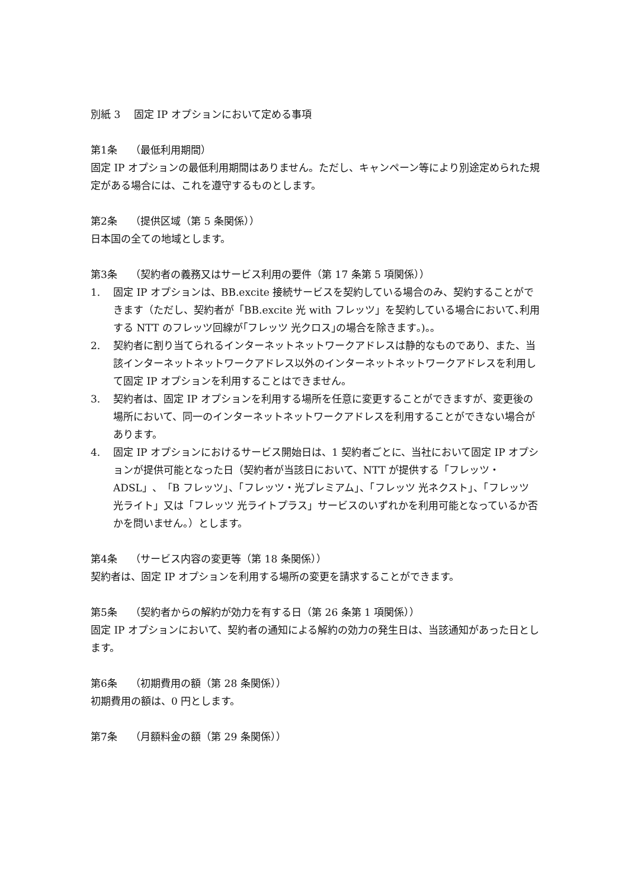別紙 3　 固定 IP オプションにおいて定める事項
第1条　 （最低利用期間）
固定 IP オプションの最低利用期間はありません。ただし、キャンペーン等により別途定められた規定がある場合には、これを遵守するものとします。
第2条　 （提供区域（第 5 条関係））
日本国の全ての地域とします。
第3条　 （契約者の義務又はサービス利用の要件（第 17 条第 5 項関係））
1. 固定 IP オプションは、BB.excite 接続サービスを契約している場合のみ、契約することができます（ただし、契約者が「BB.excite 光 with フレッツ」を契約している場合において､利用する NTT のフレッツ回線が｢フレッツ 光クロス｣の場合を除きます｡)｡｡
2. 契約者に割り当てられるインターネットネットワークアドレスは静的なものであり、また、当該インターネットネットワークアドレス以外のインターネットネットワークアドレスを利用して固定 IP オプションを利用することはできません。
3. 契約者は、固定 IP オプションを利用する場所を任意に変更することができますが、変更後の場所において、同一のインターネットネットワークアドレスを利用することができない場合があります。
4. 固定 IP オプションにおけるサービス開始日は、1 契約者ごとに、当社において固定 IP オプションが提供可能となった日（契約者が当該日において、NTT が提供する「フレッツ・ADSL」、「B フレッツ」、「フレッツ・光プレミアム」、「フレッツ 光ネクスト」、「フレッツ 光ライト」又は「フレッツ 光ライトプラス」サービスのいずれかを利用可能となっているか否かを問いません。）とします。
第4条　 （サービス内容の変更等（第 18 条関係））
契約者は、固定 IP オプションを利用する場所の変更を請求することができます。
第5条　 （契約者からの解約が効力を有する日（第 26 条第 1 項関係））
固定 IP オプションにおいて、契約者の通知による解約の効力の発生日は、当該通知があった日とします。
第6条　 （初期費用の額（第 28 条関係））
初期費用の額は、0 円とします。
第7条　 （月額料金の額（第 29 条関係））